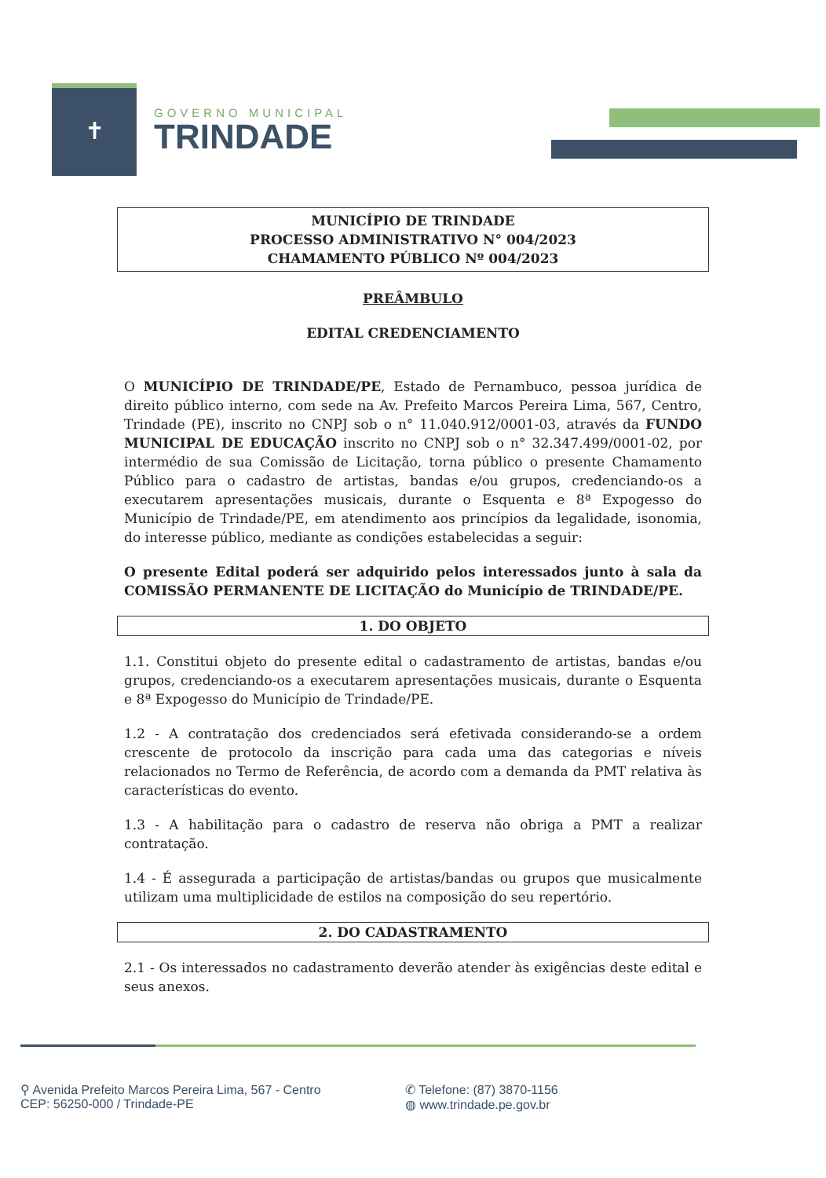✝
GOVERNO MUNICIPAL
TRINDADE
MUNICÍPIO DE TRINDADE
PROCESSO ADMINISTRATIVO N° 004/2023
CHAMAMENTO PÚBLICO Nº 004/2023
PREÂMBULO
EDITAL CREDENCIAMENTO
O MUNICÍPIO DE TRINDADE/PE, Estado de Pernambuco, pessoa jurídica de direito público interno, com sede na Av. Prefeito Marcos Pereira Lima, 567, Centro, Trindade (PE), inscrito no CNPJ sob o n° 11.040.912/0001-03, através da FUNDO MUNICIPAL DE EDUCAÇÃO inscrito no CNPJ sob o n° 32.347.499/0001-02, por intermédio de sua Comissão de Licitação, torna público o presente Chamamento Público para o cadastro de artistas, bandas e/ou grupos, credenciando-os a executarem apresentações musicais, durante o Esquenta e 8ª Expogesso do Município de Trindade/PE, em atendimento aos princípios da legalidade, isonomia, do interesse público, mediante as condições estabelecidas a seguir:
O presente Edital poderá ser adquirido pelos interessados junto à sala da COMISSÃO PERMANENTE DE LICITAÇÃO do Município de TRINDADE/PE.
1. DO OBJETO
1.1. Constitui objeto do presente edital o cadastramento de artistas, bandas e/ou grupos, credenciando-os a executarem apresentações musicais, durante o Esquenta e 8ª Expogesso do Município de Trindade/PE.
1.2 - A contratação dos credenciados será efetivada considerando-se a ordem crescente de protocolo da inscrição para cada uma das categorias e níveis relacionados no Termo de Referência, de acordo com a demanda da PMT relativa às características do evento.
1.3 - A habilitação para o cadastro de reserva não obriga a PMT a realizar contratação.
1.4 - É assegurada a participação de artistas/bandas ou grupos que musicalmente utilizam uma multiplicidade de estilos na composição do seu repertório.
2. DO CADASTRAMENTO
2.1 - Os interessados no cadastramento deverão atender às exigências deste edital e seus anexos.
⚲ Avenida Prefeito Marcos Pereira Lima, 567 - Centro
CEP: 56250-000 / Trindade-PE
✆ Telefone: (87) 3870-1156
◍ www.trindade.pe.gov.br